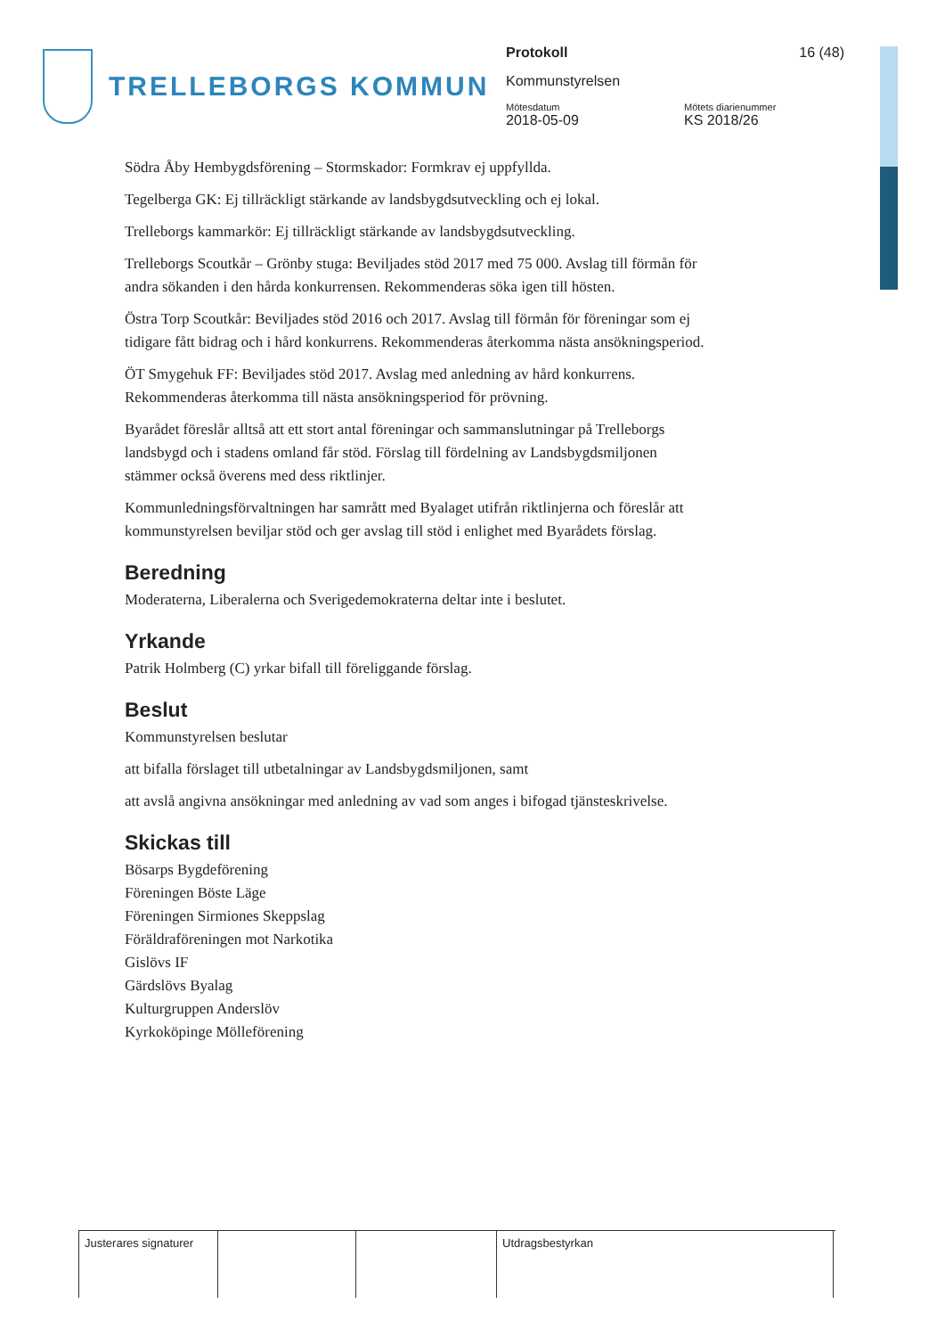TRELLEBORGS KOMMUN
Protokoll 16 (48)
Kommunstyrelsen
Mötesdatum Mötets diarienummer
2018-05-09 KS 2018/26
Södra Åby Hembygdsförening – Stormskador: Formkrav ej uppfyllda.
Tegelberga GK: Ej tillräckligt stärkande av landsbygdsutveckling och ej lokal.
Trelleborgs kammarkör: Ej tillräckligt stärkande av landsbygdsutveckling.
Trelleborgs Scoutkår – Grönby stuga: Beviljades stöd 2017 med 75 000. Avslag till förmån för andra sökanden i den hårda konkurrensen. Rekommenderas söka igen till hösten.
Östra Torp Scoutkår: Beviljades stöd 2016 och 2017. Avslag till förmån för föreningar som ej tidigare fått bidrag och i hård konkurrens. Rekommenderas återkomma nästa ansökningsperiod.
ÖT Smygehuk FF: Beviljades stöd 2017. Avslag med anledning av hård konkurrens. Rekommenderas återkomma till nästa ansökningsperiod för prövning.
Byarådet föreslår alltså att ett stort antal föreningar och sammanslutningar på Trelleborgs landsbygd och i stadens omland får stöd. Förslag till fördelning av Landsbygdsmiljonen stämmer också överens med dess riktlinjer.
Kommunledningsförvaltningen har samrått med Byalaget utifrån riktlinjerna och föreslår att kommunstyrelsen beviljar stöd och ger avslag till stöd i enlighet med Byarådets förslag.
Beredning
Moderaterna, Liberalerna och Sverigedemokraterna deltar inte i beslutet.
Yrkande
Patrik Holmberg (C) yrkar bifall till föreliggande förslag.
Beslut
Kommunstyrelsen beslutar
att bifalla förslaget till utbetalningar av Landsbygdsmiljonen, samt
att avslå angivna ansökningar med anledning av vad som anges i bifogad tjänsteskrivelse.
Skickas till
Bösarps Bygdeförening
Föreningen Böste Läge
Föreningen Sirmiones Skeppslag
Föräldraföreningen mot Narkotika
Gislövs IF
Gärdslövs Byalag
Kulturgruppen Anderslöv
Kyrkoköpinge Mölleförening
Justerares signaturer
Utdragsbestyrkan